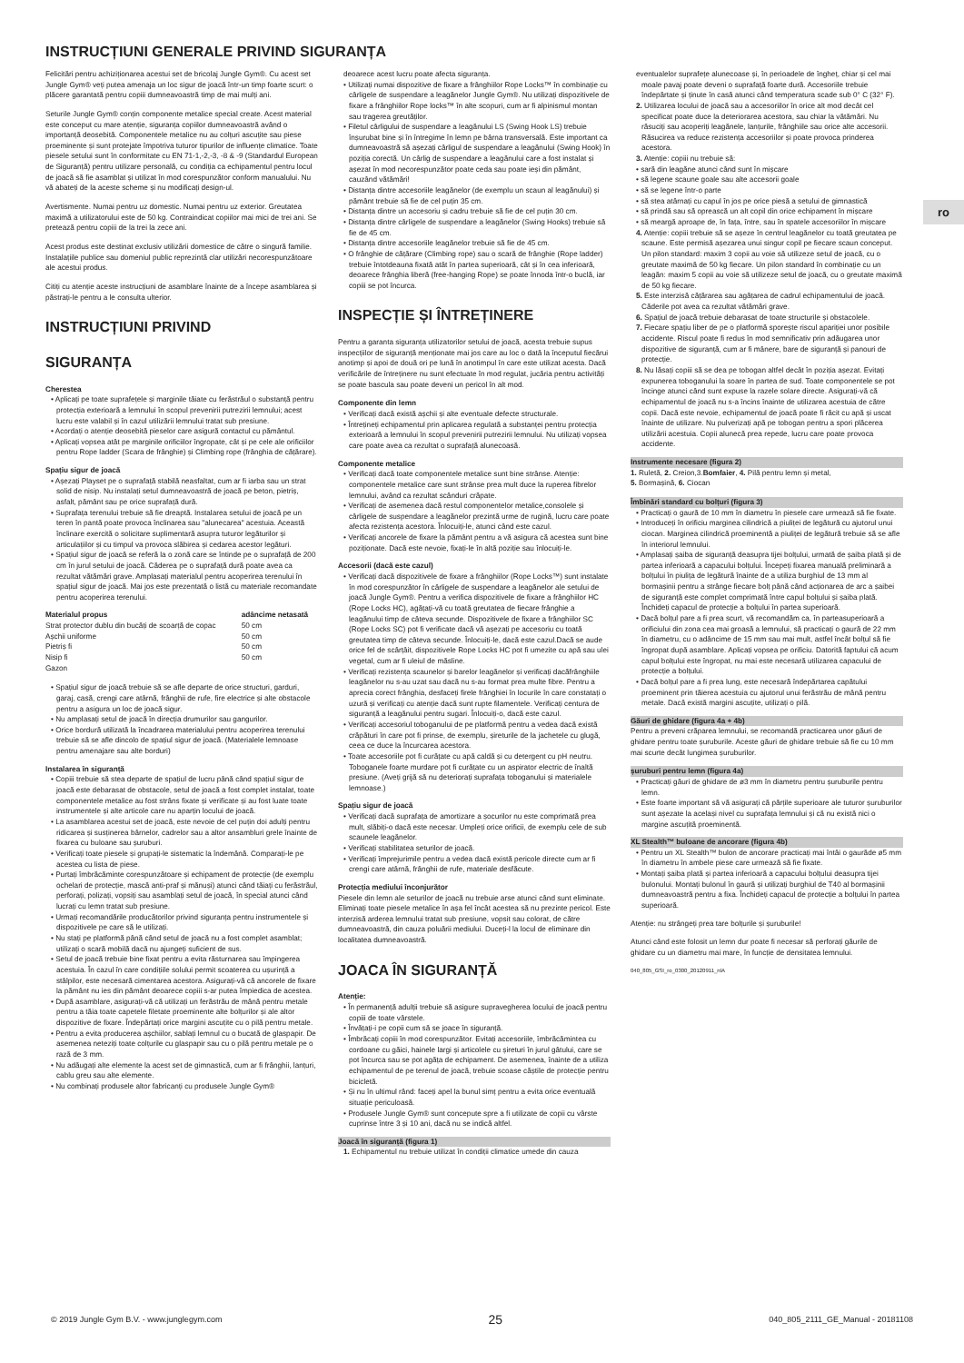INSTRUCȚIUNI GENERALE PRIVIND SIGURANȚA
ro
Felicitări pentru achiziționarea acestui set de bricolaj Jungle Gym®. Cu acest set Jungle Gym® veți putea amenaja un loc sigur de joacă într-un timp foarte scurt: o plăcere garantată pentru copiii dumneavoastră timp de mai mulți ani.
Seturile Jungle Gym® conțin componente metalice special create. Acest material este conceput cu mare atenție, siguranța copiilor dumneavoastră având o importanță deosebită. Componentele metalice nu au colțuri ascuțite sau piese proeminente și sunt protejate împotriva tuturor tipurilor de influențe climatice. Toate piesele setului sunt în conformitate cu EN 71-1,-2,-3, -8 & -9 (Standardul European de Siguranță) pentru utilizare personală, cu condiția ca echipamentul pentru locul de joacă să fie asamblat și utilizat în mod corespunzător conform manualului. Nu vă abateți de la aceste scheme și nu modificați design-ul.
Avertismente. Numai pentru uz domestic. Numai pentru uz exterior. Greutatea maximă a utilizatorului este de 50 kg. Contraindicat copiilor mai mici de trei ani. Se pretează pentru copiii de la trei la zece ani.
Acest produs este destinat exclusiv utilizării domestice de către o singură familie. Instalațiile publice sau domeniul public reprezintă clar utilizări necorespunzătoare ale acestui produs.
Citiți cu atenție aceste instrucțiuni de asamblare înainte de a începe asamblarea și păstrați-le pentru a le consulta ulterior.
INSTRUCȚIUNI PRIVIND
SIGURANȚA
Cherestea
• Aplicați pe toate suprafețele și marginile tăiate cu ferăstrăul o substanță pentru protecția exterioară a lemnului în scopul prevenirii putrezirii lemnului; acest lucru este valabil și în cazul utilizării lemnului tratat sub presiune.
• Acordați o atenție deosebită pieselor care asigură contactul cu pământul.
• Aplicați vopsea atât pe marginile orificiilor îngropate, cât și pe cele ale orificiilor pentru Rope ladder (Scara de frânghie) și Climbing rope (frânghia de cățărare).
Spațiu sigur de joacă
• Așezați Playset pe o suprafață stabilă neasfaltat, cum ar fi iarba sau un strat solid de nisip. Nu instalați setul dumneavoastră de joacă pe beton, pietriș, asfalt, pământ sau pe orice suprafață dură.
• Suprafața terenului trebuie să fie dreaptă. Instalarea setului de joacă pe un teren în pantă poate provoca înclinarea sau "alunecarea" acestuia. Această înclinare exercită o solicitare suplimentară asupra tuturor legăturilor și articulațiilor și cu timpul va provoca slăbirea și cedarea acestor legături.
• Spațiul sigur de joacă se referă la o zonă care se întinde pe o suprafață de 200 cm în jurul setului de joacă. Căderea pe o suprafață dură poate avea ca rezultat vătămări grave. Amplasați materialul pentru acoperirea terenului în spațiul sigur de joacă. Mai jos este prezentată o listă cu materiale recomandate pentru acoperirea terenului.
| Materialul propus | adâncime netasată |
| --- | --- |
| Strat protector dublu din bucăți de scoarță de copac | 50 cm |
| Așchii uniforme | 50 cm |
| Pietriș fi | 50 cm |
| Nisip fi | 50 cm |
| Gazon | |
• Spațiul sigur de joacă trebuie să se afle departe de orice structuri, garduri, garaj, casă, crengi care atârnă, frânghii de rufe, fire electrice și alte obstacole pentru a asigura un loc de joacă sigur.
• Nu amplasați setul de joacă în direcția drumurilor sau gangurilor.
• Orice bordură utilizată la încadrarea materialului pentru acoperirea terenului trebuie să se afle dincolo de spațiul sigur de joacă. (Materialele lemnoase pentru amenajare sau alte borduri)
Instalarea în siguranță
• Copiii trebuie să stea departe de spațiul de lucru până când spațiul sigur de joacă este debarasat de obstacole, setul de joacă a fost complet instalat, toate componentele metalice au fost strâns fixate și verificate și au fost luate toate instrumentele și alte articole care nu aparțin locului de joacă.
• La asamblarea acestui set de joacă, este nevoie de cel puțin doi adulți pentru ridicarea și susținerea bârnelor, cadrelor sau a altor ansambluri grele înainte de fixarea cu buloane sau șuruburi.
• Verificați toate piesele și grupați-le sistematic la îndemână. Comparați-le pe acestea cu lista de piese.
• Purtați îmbrăcăminte corespunzătoare și echipament de protecție (de exemplu ochelari de protecție, mască anti-praf și mănuși) atunci când tăiați cu ferăstrăul, perforați, polizați, vopsiți sau asamblați setul de joacă, în special atunci când lucrați cu lemn tratat sub presiune.
• Urmați recomandările producătorilor privind siguranța pentru instrumentele și dispozitivele pe care să le utilizați.
• Nu stați pe platformă până când setul de joacă nu a fost complet asamblat; utilizați o scară mobilă dacă nu ajungeți suficient de sus.
• Setul de joacă trebuie bine fixat pentru a evita răsturnarea sau împingerea acestuia. În cazul în care condițiile solului permit scoaterea cu ușurință a stâlpilor, este necesară cimentarea acestora. Asigurați-vă că ancorele de fixare la pământ nu ies din pământ deoarece copiii s-ar putea împiedica de acestea.
• După asamblare, asigurați-vă că utilizați un ferăstrău de mână pentru metale pentru a tăia toate capetele filetate proeminente alte bolțurilor și ale altor dispozitive de fixare. Îndepărtați orice margini ascuțite cu o pilă pentru metale.
• Pentru a evita producerea așchiilor, sablați lemnul cu o bucată de glaspapir. De asemenea neteziți toate colțurile cu glaspapir sau cu o pilă pentru metale pe o rază de 3 mm.
• Nu adăugați alte elemente la acest set de gimnastică, cum ar fi frânghii, lanțuri, cablu greu sau alte elemente.
• Nu combinați produsele altor fabricanți cu produsele Jungle Gym®
deoarece acest lucru poate afecta siguranța.
• Utilizați numai dispozitive de fixare a frânghiilor Rope Locks™ în combinație cu cârligele de suspendare a leagănelor Jungle Gym®. Nu utilizați dispozitivele de fixare a frânghiilor Rope locks™ în alte scopuri, cum ar fi alpinismul montan sau tragerea greutăților.
• Filetul cârligului de suspendare a leagănului LS (Swing Hook LS) trebuie înșurubat bine și în întregime în lemn pe bârna transversală. Este important ca dumneavoastră să așezați cârligul de suspendare a leagănului (Swing Hook) în poziția corectă. Un cârlig de suspendare a leagănului care a fost instalat și așezat în mod necorespunzător poate ceda sau poate ieși din pământ, cauzând vătămări!
• Distanța dintre accesoriile leagănelor (de exemplu un scaun al leagănului) și pământ trebuie să fie de cel puțin 35 cm.
• Distanța dintre un accesoriu și cadru trebuie să fie de cel puțin 30 cm.
• Distanța dintre cârligele de suspendare a leagănelor (Swing Hooks) trebuie să fie de 45 cm.
• Distanța dintre accesoriile leagănelor trebuie să fie de 45 cm.
• O frânghie de cățărare (Climbing rope) sau o scară de frânghie (Rope ladder) trebuie întotdeauna fixată atât în partea superioară, cât și în cea inferioară, deoarece frânghia liberă (free-hanging Rope) se poate înnoda într-o buclă, iar copiii se pot încurca.
INSPECȚIE ȘI ÎNTREȚINERE
Pentru a garanta siguranța utilizatorilor setului de joacă, acesta trebuie supus inspecțiilor de siguranță menționate mai jos care au loc o dată la începutul fiecărui anotimp și apoi de două ori pe lună în anotimpul în care este utilizat acesta. Dacă verificările de întreținere nu sunt efectuate în mod regulat, jucăria pentru activități se poate bascula sau poate deveni un pericol în alt mod.
Componente din lemn
• Verificați dacă există așchii și alte eventuale defecte structurale.
• Întrețineți echipamentul prin aplicarea regulată a substanței pentru protecția exterioară a lemnului în scopul prevenirii putrezirii lemnului. Nu utilizați vopsea care poate avea ca rezultat o suprafață alunecoasă.
Componente metalice
• Verificați dacă toate componentele metalice sunt bine strânse. Atenție: componentele metalice care sunt strânse prea mult duce la ruperea fibrelor lemnului, având ca rezultat scânduri crăpate.
• Verificați de asemenea dacă restul componentelor metalice,consolele și cârligele de suspendare a leagănelor prezintă urme de rugină, lucru care poate afecta rezistența acestora. Înlocuiți-le, atunci când este cazul.
• Verificați ancorele de fixare la pământ pentru a vă asigura că acestea sunt bine poziționate. Dacă este nevoie, fixați-le în altă poziție sau înlocuiți-le.
Accesorii (dacă este cazul)
• Verificați dacă dispozitivele de fixare a frânghiilor (Rope Locks™) sunt instalate în mod corespunzător în cârligele de suspendare a leagănelor ale setului de joacă Jungle Gym®. Pentru a verifica dispozitivele de fixare a frânghiilor HC (Rope Locks HC), agățați-vă cu toată greutatea de fiecare frânghie a leagănului timp de câteva secunde. Dispozitivele de fixare a frânghiilor SC (Rope Locks SC) pot fi verificate dacă vă așezați pe accesoriu cu toată greutatea timp de câteva secunde. Înlocuiți-le, dacă este cazul.Dacă se aude orice fel de scârțâit, dispozitivele Rope Locks HC pot fi umezite cu apă sau ulei vegetal, cum ar fi uleiul de măsline.
• Verificați rezistența scaunelor și barelor leagănelor și verificați dacăfrânghiile leagănelor nu s-au uzat sau dacă nu s-au format prea multe fibre. Pentru a aprecia corect frânghia, desfaceți firele frânghiei în locurile în care constatați o uzură și verificați cu atenție dacă sunt rupte filamentele. Verificați centura de siguranță a leagănului pentru sugari. Înlocuiți-o, dacă este cazul.
• Verificați accesoriul toboganului de pe platformă pentru a vedea dacă există crăpături în care pot fi prinse, de exemplu, șireturile de la jachetele cu glugă, ceea ce duce la încurcarea acestora.
• Toate accesoriile pot fi curățate cu apă caldă și cu detergent cu pH neutru. Toboganele foarte murdare pot fi curățate cu un aspirator electric de înaltă presiune. (Aveți grijă să nu deteriorați suprafața toboganului și materialele lemnoase.)
Spațiu sigur de joacă
• Verificați dacă suprafața de amortizare a șocurilor nu este comprimată prea mult, slăbiți-o dacă este necesar. Umpleți orice orificii, de exemplu cele de sub scaunele leagănelor.
• Verificați stabilitatea seturilor de joacă.
• Verificați împrejurimile pentru a vedea dacă există pericole directe cum ar fi crengi care atârnă, frânghii de rufe, materiale desfăcute.
Protecția mediului înconjurător
Piesele din lemn ale seturilor de joacă nu trebuie arse atunci când sunt eliminate. Eliminați toate piesele metalice în așa fel încât acestea să nu prezinte pericol. Este interzisă arderea lemnului tratat sub presiune, vopsit sau colorat, de către dumneavoastră, din cauza poluării mediului. Duceți-l la locul de eliminare din localitatea dumneavoastră.
JOACA ÎN SIGURANȚĂ
Atenție:
• În permanență adulții trebuie să asigure supravegherea locului de joacă pentru copiii de toate vârstele.
• Învățați-i pe copii cum să se joace în siguranță.
• Îmbrăcați copiii în mod corespunzător. Evitați accesoriile, îmbrăcămintea cu cordoane cu găici, hainele largi și articolele cu șireturi în jurul gâtului, care se pot încurca sau se pot agăța de echipament. De asemenea, înainte de a utiliza echipamentul de pe terenul de joacă, trebuie scoase căștile de protecție pentru bicicletă.
• Și nu în ultimul rând: faceți apel la bunul simț pentru a evita orice eventuală situație periculoasă.
• Produsele Jungle Gym® sunt concepute spre a fi utilizate de copii cu vârste cuprinse între 3 și 10 ani, dacă nu se indică altfel.
Joacă în siguranță (figura 1)
1. Echipamentul nu trebuie utilizat în condiții climatice umede din cauza
eventualelor suprafețe alunecoase și, în perioadele de îngheț, chiar și cel mai moale pavaj poate deveni o suprafață foarte dură. Accesoriile trebuie îndepărtate și ținute în casă atunci când temperatura scade sub 0° C (32° F).
2. Utilizarea locului de joacă sau a accesoriilor în orice alt mod decât cel specificat poate duce la deteriorarea acestora, sau chiar la vătămări. Nu răsuciți sau acoperiți leagănele, lanțurile, frânghiile sau orice alte accesorii. Răsucirea va reduce rezistența accesoriilor și poate provoca prinderea acestora.
3. Atenție: copiii nu trebuie să:
• sară din leagăne atunci când sunt în mișcare
• să legene scaune goale sau alte accesorii goale
• să se legene într-o parte
• să stea atârnați cu capul în jos pe orice piesă a setului de gimnastică
• să prindă sau să oprească un alt copil din orice echipament în mișcare
• să meargă aproape de, în fața, între, sau în spatele accesoriilor în mișcare
4. Atenție: copiii trebuie să se așeze în centrul leagănelor cu toată greutatea pe scaune. Este permisă așezarea unui singur copil pe fiecare scaun conceput. Un pilon standard: maxim 3 copii au voie să utilizeze setul de joacă, cu o greutate maximă de 50 kg fiecare. Un pilon standard în combinație cu un leagăn: maxim 5 copii au voie să utilizeze setul de joacă, cu o greutate maximă de 50 kg fiecare.
5. Este interzisă cățărarea sau agățarea de cadrul echipamentului de joacă. Căderile pot avea ca rezultat vătămări grave.
6. Spațiul de joacă trebuie debarasat de toate structurile și obstacolele.
7. Fiecare spațiu liber de pe o platformă sporește riscul apariției unor posibile accidente. Riscul poate fi redus în mod semnificativ prin adăugarea unor dispozitive de siguranță, cum ar fi mânere, bare de siguranță și panouri de protecție.
8. Nu lăsați copiii să se dea pe tobogan altfel decât în poziția așezat. Evitați expunerea toboganului la soare în partea de sud. Toate componentele se pot încinge atunci când sunt expuse la razele solare directe. Asigurați-vă că echipamentul de joacă nu s-a încins înainte de utilizarea acestuia de către copii. Dacă este nevoie, echipamentul de joacă poate fi răcit cu apă și uscat înainte de utilizare. Nu pulverizați apă pe tobogan pentru a spori plăcerea utilizării acestuia. Copii alunecă prea repede, lucru care poate provoca accidente.
Instrumente necesare (figura 2)
1. Ruletă, 2. Creion,3.Bomfaier, 4. Pilă pentru lemn și metal,
5. Bormașină, 6. Ciocan
Îmbinări standard cu bolțuri (figura 3)
• Practicați o gaură de 10 mm în diametru în piesele care urmează să fie fixate.
• Introduceți în orificiu marginea cilindrică a piuliței de legătură cu ajutorul unui ciocan. Marginea cilindrică proeminentă a piuliței de legătură trebuie să se afle în interiorul lemnului.
• Amplasați șaiba de siguranță deasupra tijei bolțului, urmată de șaiba plată și de partea inferioară a capacului bolțului. Începeți fixarea manuală preliminară a bolțului în piulița de legătură înainte de a utiliza burghiul de 13 mm al bormașinii pentru a strânge fiecare bolț până când acționarea de arc a șaibei de siguranță este complet comprimată între capul bolțului și șaiba plată. Închideți capacul de protecție a bolțului în partea superioară.
• Dacă bolțul pare a fi prea scurt, vă recomandăm ca, în parteasuperioară a orificiului din zona cea mai groasă a lemnului, să practicați o gaură de 22 mm în diametru, cu o adâncime de 15 mm sau mai mult, astfel încât bolțul să fie îngropat după asamblare. Aplicați vopsea pe orificiu. Datorită faptului că acum capul bolțului este îngropat, nu mai este necesară utilizarea capacului de protecție a bolțului.
• Dacă bolțul pare a fi prea lung, este necesară îndepărtarea capătului proeminent prin tăierea acestuia cu ajutorul unui ferăstrău de mână pentru metale. Dacă există margini ascuțite, utilizați o pilă.
Găuri de ghidare (figura 4a + 4b)
Pentru a preveni crăparea lemnului, se recomandă practicarea unor găuri de ghidare pentru toate șuruburile. Aceste găuri de ghidare trebuie să fie cu 10 mm mai scurte decât lungimea șuruburilor.
șuruburi pentru lemn (figura 4a)
• Practicați găuri de ghidare de ø3 mm în diametru pentru șuruburile pentru lemn.
• Este foarte important să vă asigurați că părțile superioare ale tuturor șuruburilor sunt așezate la același nivel cu suprafața lemnului și că nu există nici o margine ascuțită proeminentă.
XL Stealth™ buloane de ancorare (figura 4b)
• Pentru un XL Stealth™ bulon de ancorare practicați mai întâi o gaurăde ø5 mm în diametru în ambele piese care urmează să fie fixate.
• Montați șaiba plată și partea inferioară a capacului bolțului deasupra tijei bulonului. Montați bulonul în gaură și utilizați burghiul de T40 al bormașinii dumneavoastră pentru a fixa. Închideți capacul de protecție a bolțului în partea superioară.
Atenție: nu strângeți prea tare bolțurile și șuruburile!
Atunci când este folosit un lemn dur poate fi necesar să perforați găurile de ghidare cu un diametru mai mare, în funcție de densitatea lemnului.
040_805_GSI_ro_0300_20120911_nlA
© 2019 Jungle Gym B.V. - www.junglegym.com 25 040_805_2111_GE_Manual - 20181108